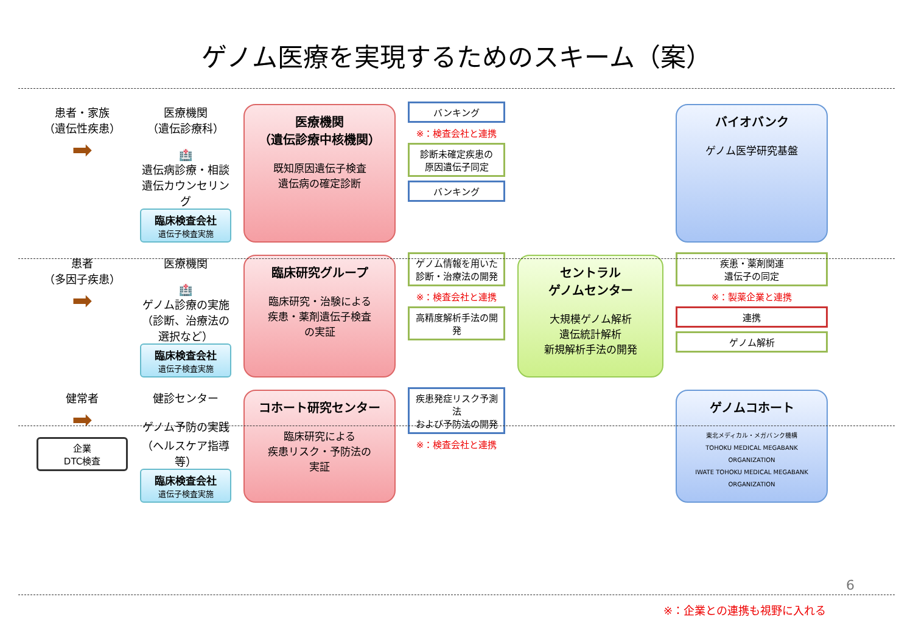ゲノム医療を実現するためのスキーム（案）
患者・家族
（遺伝性疾患）
➡
医療機関
（遺伝診療科）
🏥
遺伝病診療・相談
遺伝カウンセリング
臨床検査会社
遺伝子検査実施
医療機関
（遺伝診療中核機関）
既知原因遺伝子検査
遺伝病の確定診断
バンキング
※：検査会社と連携
診断未確定疾患の
原因遺伝子同定
バンキング
バイオバンク
ゲノム医学研究基盤
患者
（多因子疾患）
➡
医療機関
🏥
ゲノム診療の実施
（診断、治療法の選択など）
臨床検査会社
遺伝子検査実施
臨床研究グループ
臨床研究・治験による
疾患・薬剤遺伝子検査
の実証
ゲノム情報を用いた
診断・治療法の開発
※：検査会社と連携
高精度解析手法の開発
セントラル
ゲノムセンター
大規模ゲノム解析
遺伝統計解析
新規解析手法の開発
疾患・薬剤関連
遺伝子の同定
※：製薬企業と連携
連携
ゲノム解析
健常者
➡
企業
DTC検査
健診センター
ゲノム予防の実践
（ヘルスケア指導等）
臨床検査会社
遺伝子検査実施
コホート研究センター
臨床研究による
疾患リスク・予防法の
実証
疾患発症リスク予測法
および予防法の開発
※：検査会社と連携
ゲノムコホート
東北メディカル・メガバンク機構
TOHOKU MEDICAL MEGABANK ORGANIZATION
IWATE TOHOKU MEDICAL MEGABANK ORGANIZATION
※：企業との連携も視野に入れる
6